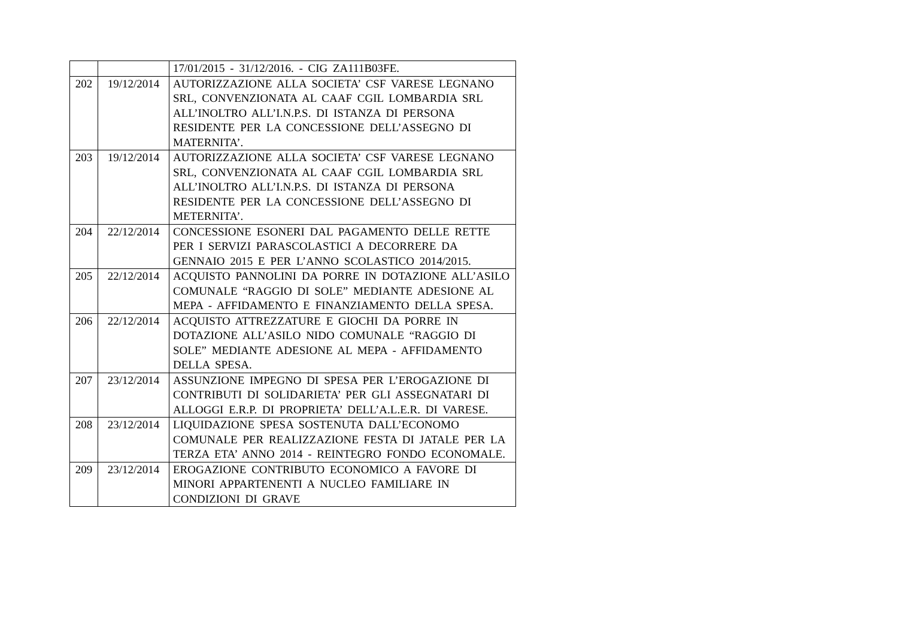| | | 17/01/2015 - 31/12/2016. - CIG ZA111B03FE. |
| 202 | 19/12/2014 | AUTORIZZAZIONE ALLA SOCIETA’ CSF VARESE LEGNANO SRL, CONVENZIONATA AL CAAF CGIL LOMBARDIA SRL ALL’INOLTRO ALL’I.N.P.S. DI ISTANZA DI PERSONA RESIDENTE PER LA CONCESSIONE DELL’ASSEGNO DI MATERNITA’. |
| 203 | 19/12/2014 | AUTORIZZAZIONE ALLA SOCIETA’ CSF VARESE LEGNANO SRL, CONVENZIONATA AL CAAF CGIL LOMBARDIA SRL ALL’INOLTRO ALL’I.N.P.S. DI ISTANZA DI PERSONA RESIDENTE PER LA CONCESSIONE DELL’ASSEGNO DI METERNITA’. |
| 204 | 22/12/2014 | CONCESSIONE ESONERI DAL PAGAMENTO DELLE RETTE PER I SERVIZI PARASCOLASTICI A DECORRERE DA GENNAIO 2015 E PER L’ANNO SCOLASTICO 2014/2015. |
| 205 | 22/12/2014 | ACQUISTO PANNOLINI DA PORRE IN DOTAZIONE ALL’ASILO COMUNALE “RAGGIO DI SOLE” MEDIANTE ADESIONE AL MEPA - AFFIDAMENTO E FINANZIAMENTO DELLA SPESA. |
| 206 | 22/12/2014 | ACQUISTO ATTREZZATURE E GIOCHI DA PORRE IN DOTAZIONE ALL’ASILO NIDO COMUNALE “RAGGIO DI SOLE” MEDIANTE ADESIONE AL MEPA - AFFIDAMENTO DELLA SPESA. |
| 207 | 23/12/2014 | ASSUNZIONE IMPEGNO DI SPESA PER L’EROGAZIONE DI CONTRIBUTI DI SOLIDARIETA’ PER GLI ASSEGNATARI DI ALLOGGI E.R.P. DI PROPRIETA’ DELL’A.L.E.R. DI VARESE. |
| 208 | 23/12/2014 | LIQUIDAZIONE SPESA SOSTENUTA DALL’ECONOMO COMUNALE PER REALIZZAZIONE FESTA DI JATALE PER LA TERZA ETA’ ANNO 2014 - REINTEGRO FONDO ECONOMALE. |
| 209 | 23/12/2014 | EROGAZIONE CONTRIBUTO ECONOMICO A FAVORE DI MINORI APPARTENENTI A NUCLEO FAMILIARE IN CONDIZIONI DI GRAVE |